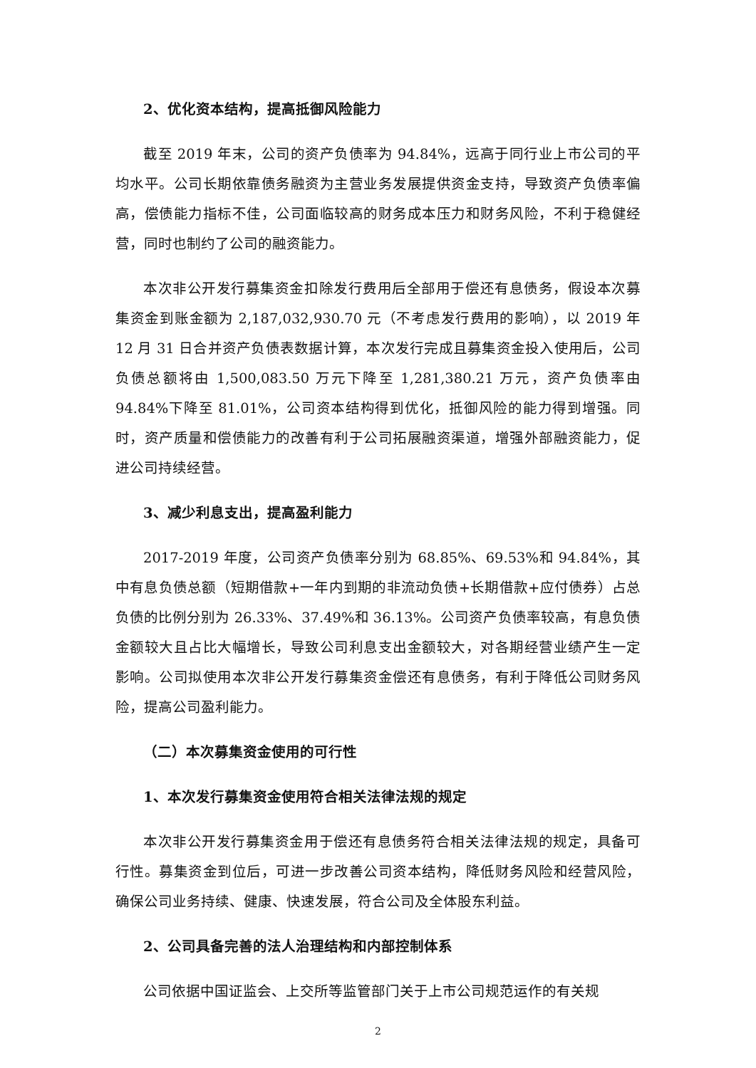2、优化资本结构，提高抵御风险能力
截至 2019 年末，公司的资产负债率为 94.84%，远高于同行业上市公司的平均水平。公司长期依靠债务融资为主营业务发展提供资金支持，导致资产负债率偏高，偿债能力指标不佳，公司面临较高的财务成本压力和财务风险，不利于稳健经营，同时也制约了公司的融资能力。
本次非公开发行募集资金扣除发行费用后全部用于偿还有息债务，假设本次募集资金到账金额为 2,187,032,930.70 元（不考虑发行费用的影响），以 2019 年 12 月 31 日合并资产负债表数据计算，本次发行完成且募集资金投入使用后，公司负债总额将由 1,500,083.50 万元下降至 1,281,380.21 万元，资产负债率由 94.84%下降至 81.01%，公司资本结构得到优化，抵御风险的能力得到增强。同时，资产质量和偿债能力的改善有利于公司拓展融资渠道，增强外部融资能力，促进公司持续经营。
3、减少利息支出，提高盈利能力
2017-2019 年度，公司资产负债率分别为 68.85%、69.53%和 94.84%，其中有息负债总额（短期借款+一年内到期的非流动负债+长期借款+应付债券）占总负债的比例分别为 26.33%、37.49%和 36.13%。公司资产负债率较高，有息负债金额较大且占比大幅增长，导致公司利息支出金额较大，对各期经营业绩产生一定影响。公司拟使用本次非公开发行募集资金偿还有息债务，有利于降低公司财务风险，提高公司盈利能力。
（二）本次募集资金使用的可行性
1、本次发行募集资金使用符合相关法律法规的规定
本次非公开发行募集资金用于偿还有息债务符合相关法律法规的规定，具备可行性。募集资金到位后，可进一步改善公司资本结构，降低财务风险和经营风险，确保公司业务持续、健康、快速发展，符合公司及全体股东利益。
2、公司具备完善的法人治理结构和内部控制体系
公司依据中国证监会、上交所等监管部门关于上市公司规范运作的有关规
2